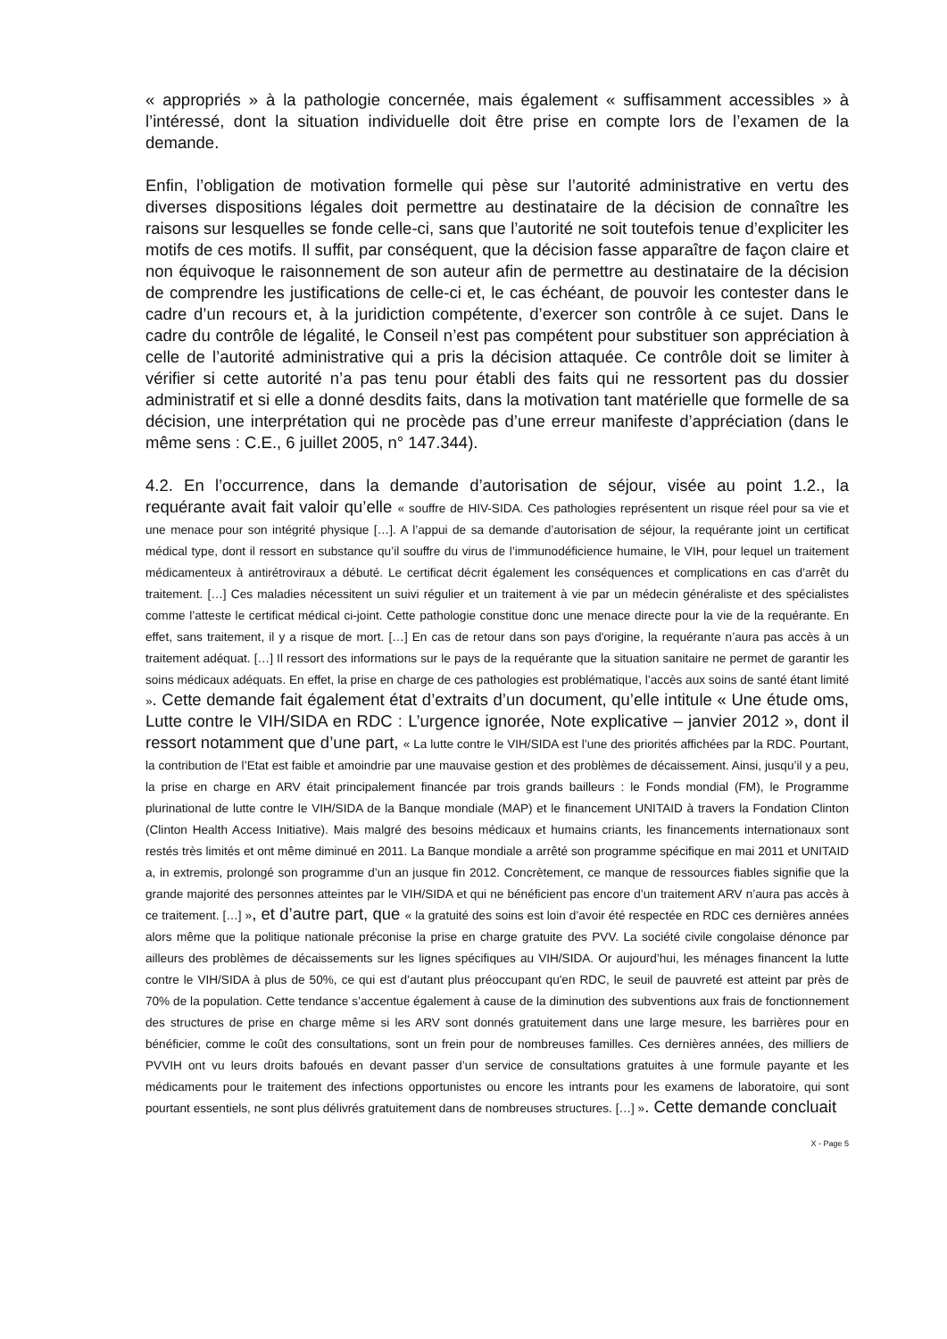« appropriés » à la pathologie concernée, mais également « suffisamment accessibles » à l’intéressé, dont la situation individuelle doit être prise en compte lors de l’examen de la demande.
Enfin, l’obligation de motivation formelle qui pèse sur l’autorité administrative en vertu des diverses dispositions légales doit permettre au destinataire de la décision de connaître les raisons sur lesquelles se fonde celle-ci, sans que l’autorité ne soit toutefois tenue d’expliciter les motifs de ces motifs. Il suffit, par conséquent, que la décision fasse apparaître de façon claire et non équivoque le raisonnement de son auteur afin de permettre au destinataire de la décision de comprendre les justifications de celle-ci et, le cas échéant, de pouvoir les contester dans le cadre d’un recours et, à la juridiction compétente, d’exercer son contrôle à ce sujet. Dans le cadre du contrôle de légalité, le Conseil n’est pas compétent pour substituer son appréciation à celle de l’autorité administrative qui a pris la décision attaquée. Ce contrôle doit se limiter à vérifier si cette autorité n’a pas tenu pour établi des faits qui ne ressortent pas du dossier administratif et si elle a donné desdits faits, dans la motivation tant matérielle que formelle de sa décision, une interprétation qui ne procède pas d’une erreur manifeste d’appréciation (dans le même sens : C.E., 6 juillet 2005, n° 147.344).
4.2. En l’occurrence, dans la demande d’autorisation de séjour, visée au point 1.2., la requérante avait fait valoir qu’elle « souffre de HIV-SIDA. Ces pathologies représentent un risque réel pour sa vie et une menace pour son intégrité physique […]. A l’appui de sa demande d’autorisation de séjour, la requérante joint un certificat médical type, dont il ressort en substance qu’il souffre du virus de l’immunodéficience humaine, le VIH, pour lequel un traitement médicamenteux à antirétroviraux a débuté. Le certificat décrit également les conséquences et complications en cas d’arrêt du traitement. […] Ces maladies nécessitent un suivi régulier et un traitement à vie par un médecin généraliste et des spécialistes comme l’atteste le certificat médical ci-joint. Cette pathologie constitue donc une menace directe pour la vie de la requérante. En effet, sans traitement, il y a risque de mort. […] En cas de retour dans son pays d'origine, la requérante n’aura pas accès à un traitement adéquat. […] Il ressort des informations sur le pays de la requérante que la situation sanitaire ne permet de garantir les soins médicaux adéquats. En effet, la prise en charge de ces pathologies est problématique, l’accès aux soins de santé étant limité ». Cette demande fait également état d’extraits d’un document, qu’elle intitule « Une étude oms, Lutte contre le VIH/SIDA en RDC : L’urgence ignorée, Note explicative – janvier 2012 », dont il ressort notamment que d’une part, « La lutte contre le VIH/SIDA est l’une des priorités affichées par la RDC. Pourtant, la contribution de l’Etat est faible et amoindrie par une mauvaise gestion et des problèmes de décaissement. Ainsi, jusqu’il y a peu, la prise en charge en ARV était principalement financée par trois grands bailleurs : le Fonds mondial (FM), le Programme plurinational de lutte contre le VIH/SIDA de la Banque mondiale (MAP) et le financement UNITAID à travers la Fondation Clinton (Clinton Health Access Initiative). Mais malgré des besoins médicaux et humains criants, les financements internationaux sont restés très limités et ont même diminué en 2011. La Banque mondiale a arrêté son programme spécifique en mai 2011 et UNITAID a, in extremis, prolongé son programme d’un an jusque fin 2012. Concrètement, ce manque de ressources fiables signifie que la grande majorité des personnes atteintes par le VIH/SIDA et qui ne bénéficient pas encore d’un traitement ARV n’aura pas accès à ce traitement. […] », et d’autre part, que « la gratuité des soins est loin d’avoir été respectée en RDC ces dernières années alors même que la politique nationale préconise la prise en charge gratuite des PVV. La société civile congolaise dénonce par ailleurs des problèmes de décaissements sur les lignes spécifiques au VIH/SIDA. Or aujourd’hui, les ménages financent la lutte contre le VIH/SIDA à plus de 50%, ce qui est d’autant plus préoccupant qu'en RDC, le seuil de pauvreté est atteint par près de 70% de la population. Cette tendance s’accentue également à cause de la diminution des subventions aux frais de fonctionnement des structures de prise en charge même si les ARV sont donnés gratuitement dans une large mesure, les barrières pour en bénéficier, comme le coût des consultations, sont un frein pour de nombreuses familles. Ces dernières années, des milliers de PVVIH ont vu leurs droits bafoués en devant passer d’un service de consultations gratuites à une formule payante et les médicaments pour le traitement des infections opportunistes ou encore les intrants pour les examens de laboratoire, qui sont pourtant essentiels, ne sont plus délivrés gratuitement dans de nombreuses structures. […] ». Cette demande concluait
X - Page 5